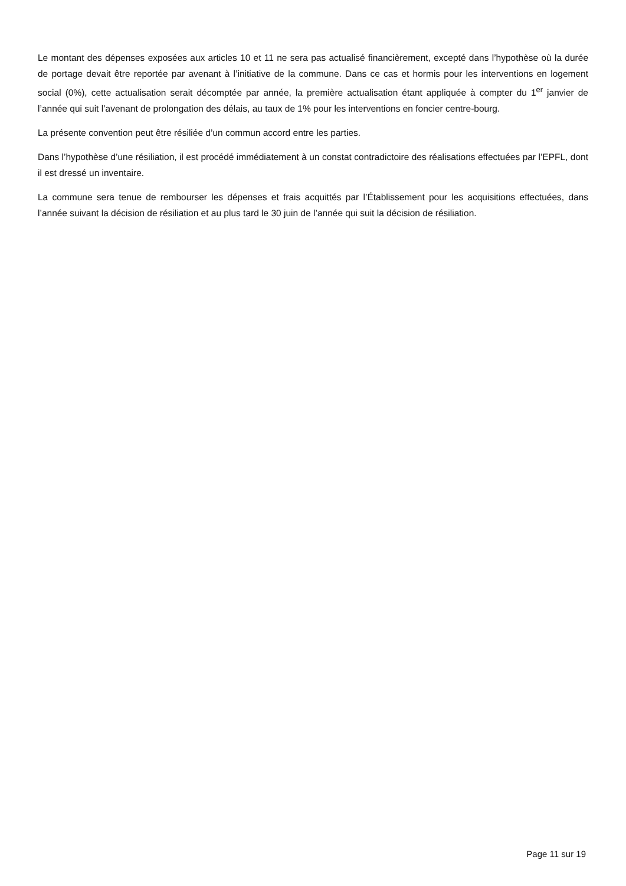Le montant des dépenses exposées aux articles 10 et 11 ne sera pas actualisé financièrement, excepté dans l’hypothèse où la durée de portage devait être reportée par avenant à l’initiative de la commune. Dans ce cas et hormis pour les interventions en logement social (0%), cette actualisation serait décomptée par année, la première actualisation étant appliquée à compter du 1<sup>er</sup> janvier de l’année qui suit l’avenant de prolongation des délais, au taux de 1% pour les interventions en foncier centre-bourg.
La présente convention peut être résiliée d’un commun accord entre les parties.
Dans l’hypothèse d’une résiliation, il est procédé immédiatement à un constat contradictoire des réalisations effectuées par l’EPFL, dont il est dressé un inventaire.
La commune sera tenue de rembourser les dépenses et frais acquittés par l’Établissement pour les acquisitions effectuées, dans l’année suivant la décision de résiliation et au plus tard le 30 juin de l’année qui suit la décision de résiliation.
Page 11 sur 19